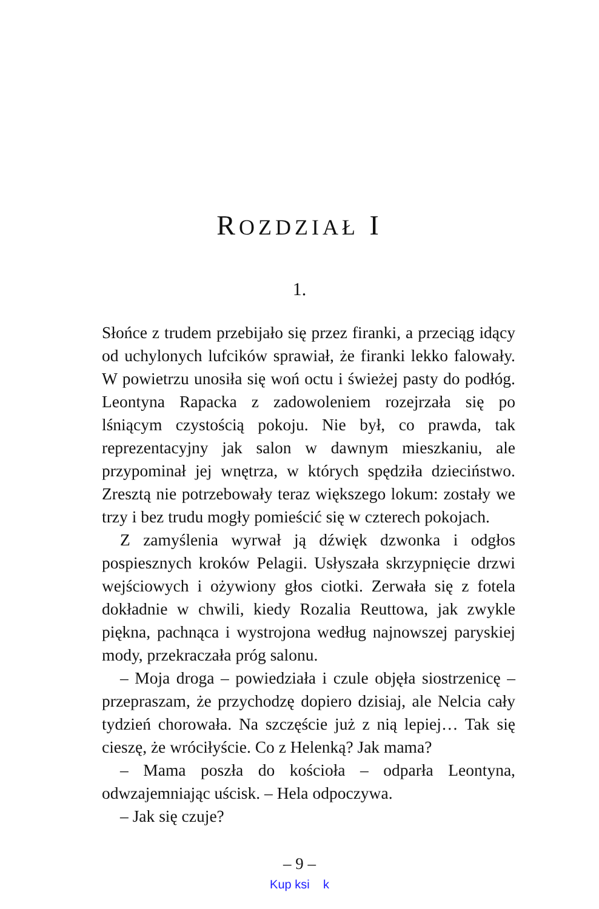ROZDZIAŁ I
1.
Słońce z trudem przebijało się przez firanki, a przeciąg idący od uchylonych lufcików sprawiał, że firanki lekko falowały. W powietrzu unosiła się woń octu i świeżej pasty do podłóg. Leontyna Rapacka z zadowoleniem rozejrzała się po lśniącym czystością pokoju. Nie był, co prawda, tak reprezentacyjny jak salon w dawnym mieszkaniu, ale przypominał jej wnętrza, w których spędziła dzieciństwo. Zresztą nie potrzebowały teraz większego lokum: zostały we trzy i bez trudu mogły pomieścić się w czterech pokojach.
Z zamyślenia wyrwał ją dźwięk dzwonka i odgłos pospiesznych kroków Pelagii. Usłyszała skrzypnięcie drzwi wejściowych i ożywiony głos ciotki. Zerwała się z fotela dokładnie w chwili, kiedy Rozalia Reuttowa, jak zwykle piękna, pachnąca i wystrojona według najnowszej paryskiej mody, przekraczała próg salonu.
– Moja droga – powiedziała i czule objęła siostrzenicę – przepraszam, że przychodzę dopiero dzisiaj, ale Nelcia cały tydzień chorowała. Na szczęście już z nią lepiej… Tak się cieszę, że wróciłyście. Co z Helenką? Jak mama?
– Mama poszła do kościoła – odparła Leontyna, odwzajemniając uścisk. – Hela odpoczywa.
– Jak się czuje?
– 9 –
Kup ksi k